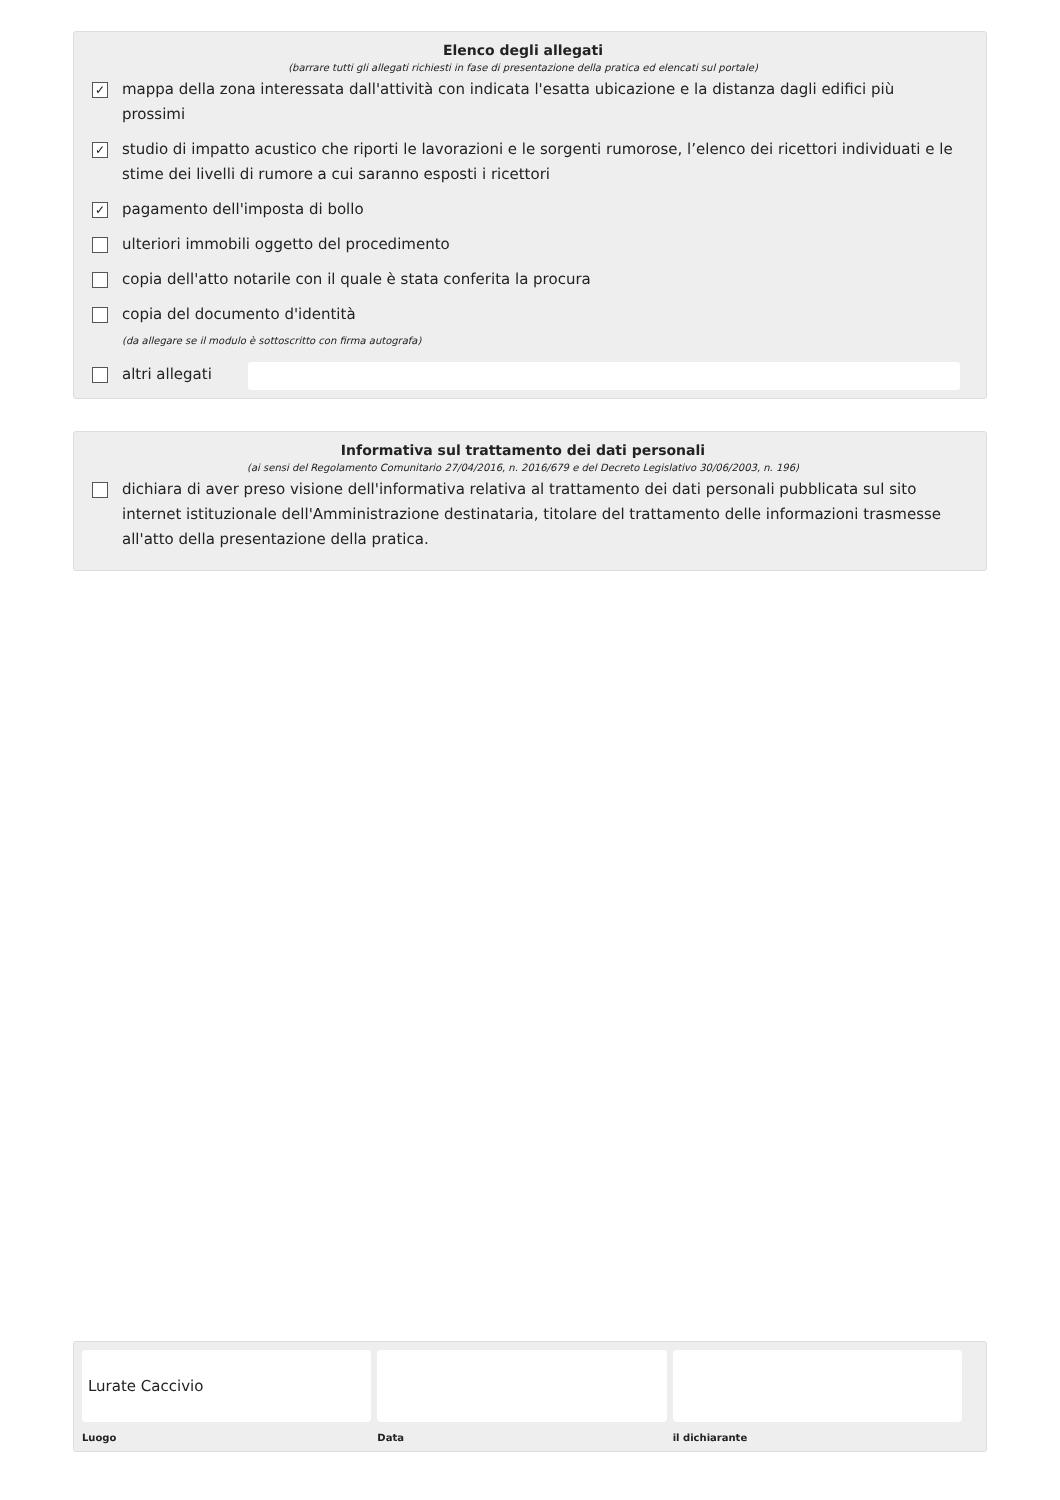Elenco degli allegati
(barrare tutti gli allegati richiesti in fase di presentazione della pratica ed elencati sul portale)
✓ mappa della zona interessata dall'attività con indicata l'esatta ubicazione e la distanza dagli edifici più prossimi
✓ studio di impatto acustico che riporti le lavorazioni e le sorgenti rumorose, l’elenco dei ricettori individuati e le stime dei livelli di rumore a cui saranno esposti i ricettori
✓ pagamento dell'imposta di bollo
ulteriori immobili oggetto del procedimento
copia dell'atto notarile con il quale è stata conferita la procura
copia del documento d'identità
(da allegare se il modulo è sottoscritto con firma autografa)
altri allegati
Informativa sul trattamento dei dati personali
(ai sensi del Regolamento Comunitario 27/04/2016, n. 2016/679 e del Decreto Legislativo 30/06/2003, n. 196)
dichiara di aver preso visione dell'informativa relativa al trattamento dei dati personali pubblicata sul sito internet istituzionale dell'Amministrazione destinataria, titolare del trattamento delle informazioni trasmesse all'atto della presentazione della pratica.
Lurate Caccivio
Luogo
Data il dichiarante